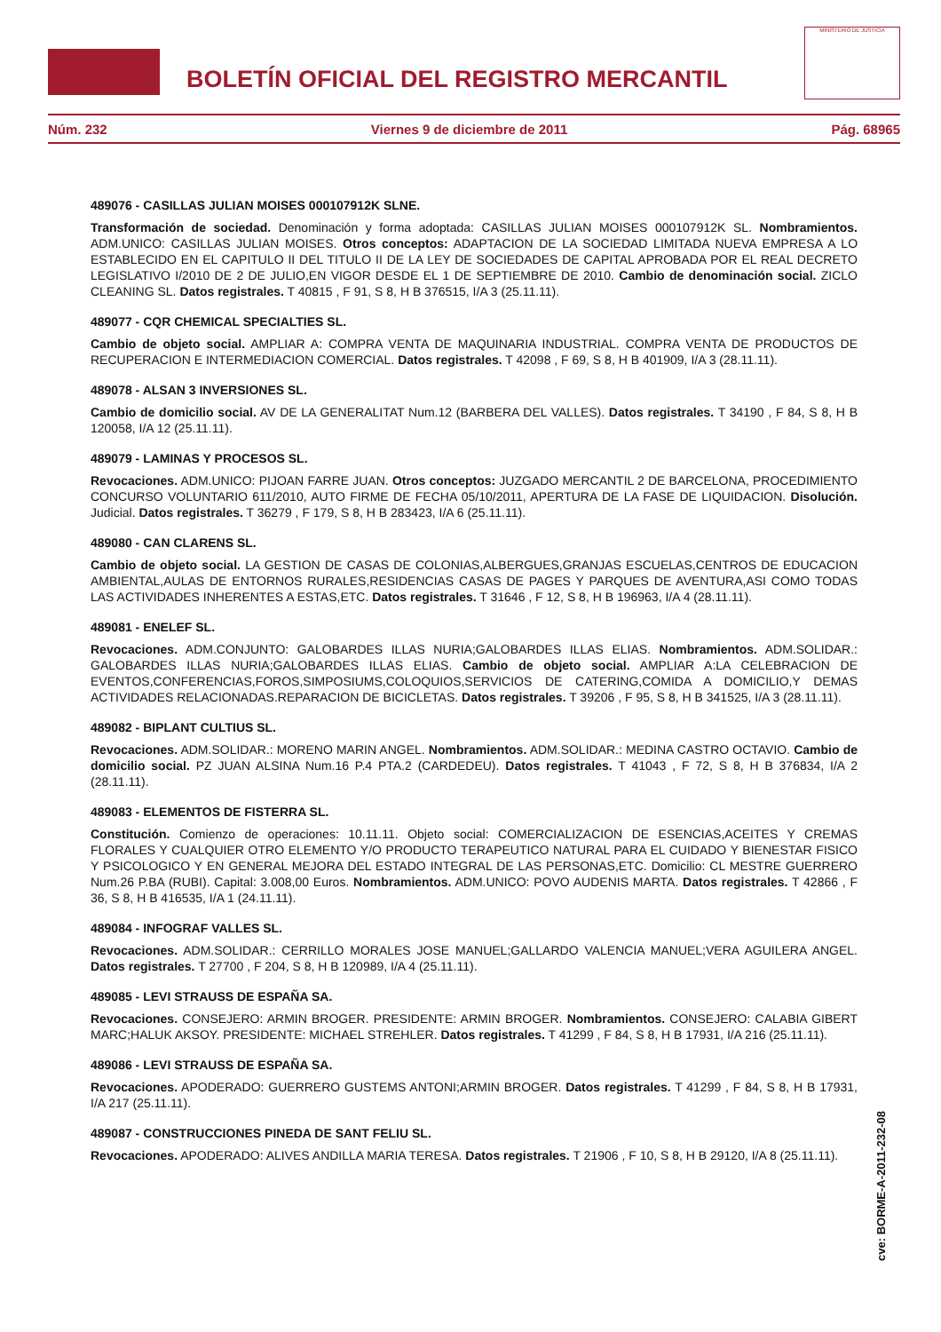BOLETÍN OFICIAL DEL REGISTRO MERCANTIL
MINISTERIO DE JUSTICIA
Núm. 232 Viernes 9 de diciembre de 2011 Pág. 68965
489076 - CASILLAS JULIAN MOISES 000107912K SLNE.
Transformación de sociedad. Denominación y forma adoptada: CASILLAS JULIAN MOISES 000107912K SL. Nombramientos. ADM.UNICO: CASILLAS JULIAN MOISES. Otros conceptos: ADAPTACION DE LA SOCIEDAD LIMITADA NUEVA EMPRESA A LO ESTABLECIDO EN EL CAPITULO II DEL TITULO II DE LA LEY DE SOCIEDADES DE CAPITAL APROBADA POR EL REAL DECRETO LEGISLATIVO I/2010 DE 2 DE JULIO,EN VIGOR DESDE EL 1 DE SEPTIEMBRE DE 2010. Cambio de denominación social. ZICLO CLEANING SL. Datos registrales. T 40815 , F 91, S 8, H B 376515, I/A 3 (25.11.11).
489077 - CQR CHEMICAL SPECIALTIES SL.
Cambio de objeto social. AMPLIAR A: COMPRA VENTA DE MAQUINARIA INDUSTRIAL. COMPRA VENTA DE PRODUCTOS DE RECUPERACION E INTERMEDIACION COMERCIAL. Datos registrales. T 42098 , F 69, S 8, H B 401909, I/A 3 (28.11.11).
489078 - ALSAN 3 INVERSIONES SL.
Cambio de domicilio social. AV DE LA GENERALITAT Num.12 (BARBERA DEL VALLES). Datos registrales. T 34190 , F 84, S 8, H B 120058, I/A 12 (25.11.11).
489079 - LAMINAS Y PROCESOS SL.
Revocaciones. ADM.UNICO: PIJOAN FARRE JUAN. Otros conceptos: JUZGADO MERCANTIL 2 DE BARCELONA, PROCEDIMIENTO CONCURSO VOLUNTARIO 611/2010, AUTO FIRME DE FECHA 05/10/2011, APERTURA DE LA FASE DE LIQUIDACION. Disolución. Judicial. Datos registrales. T 36279 , F 179, S 8, H B 283423, I/A 6 (25.11.11).
489080 - CAN CLARENS SL.
Cambio de objeto social. LA GESTION DE CASAS DE COLONIAS,ALBERGUES,GRANJAS ESCUELAS,CENTROS DE EDUCACION AMBIENTAL,AULAS DE ENTORNOS RURALES,RESIDENCIAS CASAS DE PAGES Y PARQUES DE AVENTURA,ASI COMO TODAS LAS ACTIVIDADES INHERENTES A ESTAS,ETC. Datos registrales. T 31646 , F 12, S 8, H B 196963, I/A 4 (28.11.11).
489081 - ENELEF SL.
Revocaciones. ADM.CONJUNTO: GALOBARDES ILLAS NURIA;GALOBARDES ILLAS ELIAS. Nombramientos. ADM.SOLIDAR.: GALOBARDES ILLAS NURIA;GALOBARDES ILLAS ELIAS. Cambio de objeto social. AMPLIAR A:LA CELEBRACION DE EVENTOS,CONFERENCIAS,FOROS,SIMPOSIUMS,COLOQUIOS,SERVICIOS DE CATERING,COMIDA A DOMICILIO,Y DEMAS ACTIVIDADES RELACIONADAS.REPARACION DE BICICLETAS. Datos registrales. T 39206 , F 95, S 8, H B 341525, I/A 3 (28.11.11).
489082 - BIPLANT CULTIUS SL.
Revocaciones. ADM.SOLIDAR.: MORENO MARIN ANGEL. Nombramientos. ADM.SOLIDAR.: MEDINA CASTRO OCTAVIO. Cambio de domicilio social. PZ JUAN ALSINA Num.16 P.4 PTA.2 (CARDEDEU). Datos registrales. T 41043 , F 72, S 8, H B 376834, I/A 2 (28.11.11).
489083 - ELEMENTOS DE FISTERRA SL.
Constitución. Comienzo de operaciones: 10.11.11. Objeto social: COMERCIALIZACION DE ESENCIAS,ACEITES Y CREMAS FLORALES Y CUALQUIER OTRO ELEMENTO Y/O PRODUCTO TERAPEUTICO NATURAL PARA EL CUIDADO Y BIENESTAR FISICO Y PSICOLOGICO Y EN GENERAL MEJORA DEL ESTADO INTEGRAL DE LAS PERSONAS,ETC. Domicilio: CL MESTRE GUERRERO Num.26 P.BA (RUBI). Capital: 3.008,00 Euros. Nombramientos. ADM.UNICO: POVO AUDENIS MARTA. Datos registrales. T 42866 , F 36, S 8, H B 416535, I/A 1 (24.11.11).
489084 - INFOGRAF VALLES SL.
Revocaciones. ADM.SOLIDAR.: CERRILLO MORALES JOSE MANUEL;GALLARDO VALENCIA MANUEL;VERA AGUILERA ANGEL. Datos registrales. T 27700 , F 204, S 8, H B 120989, I/A 4 (25.11.11).
489085 - LEVI STRAUSS DE ESPAÑA SA.
Revocaciones. CONSEJERO: ARMIN BROGER. PRESIDENTE: ARMIN BROGER. Nombramientos. CONSEJERO: CALABIA GIBERT MARC;HALUK AKSOY. PRESIDENTE: MICHAEL STREHLER. Datos registrales. T 41299 , F 84, S 8, H B 17931, I/A 216 (25.11.11).
489086 - LEVI STRAUSS DE ESPAÑA SA.
Revocaciones. APODERADO: GUERRERO GUSTEMS ANTONI;ARMIN BROGER. Datos registrales. T 41299 , F 84, S 8, H B 17931, I/A 217 (25.11.11).
489087 - CONSTRUCCIONES PINEDA DE SANT FELIU SL.
Revocaciones. APODERADO: ALIVES ANDILLA MARIA TERESA. Datos registrales. T 21906 , F 10, S 8, H B 29120, I/A 8 (25.11.11).
cve: BORME-A-2011-232-08